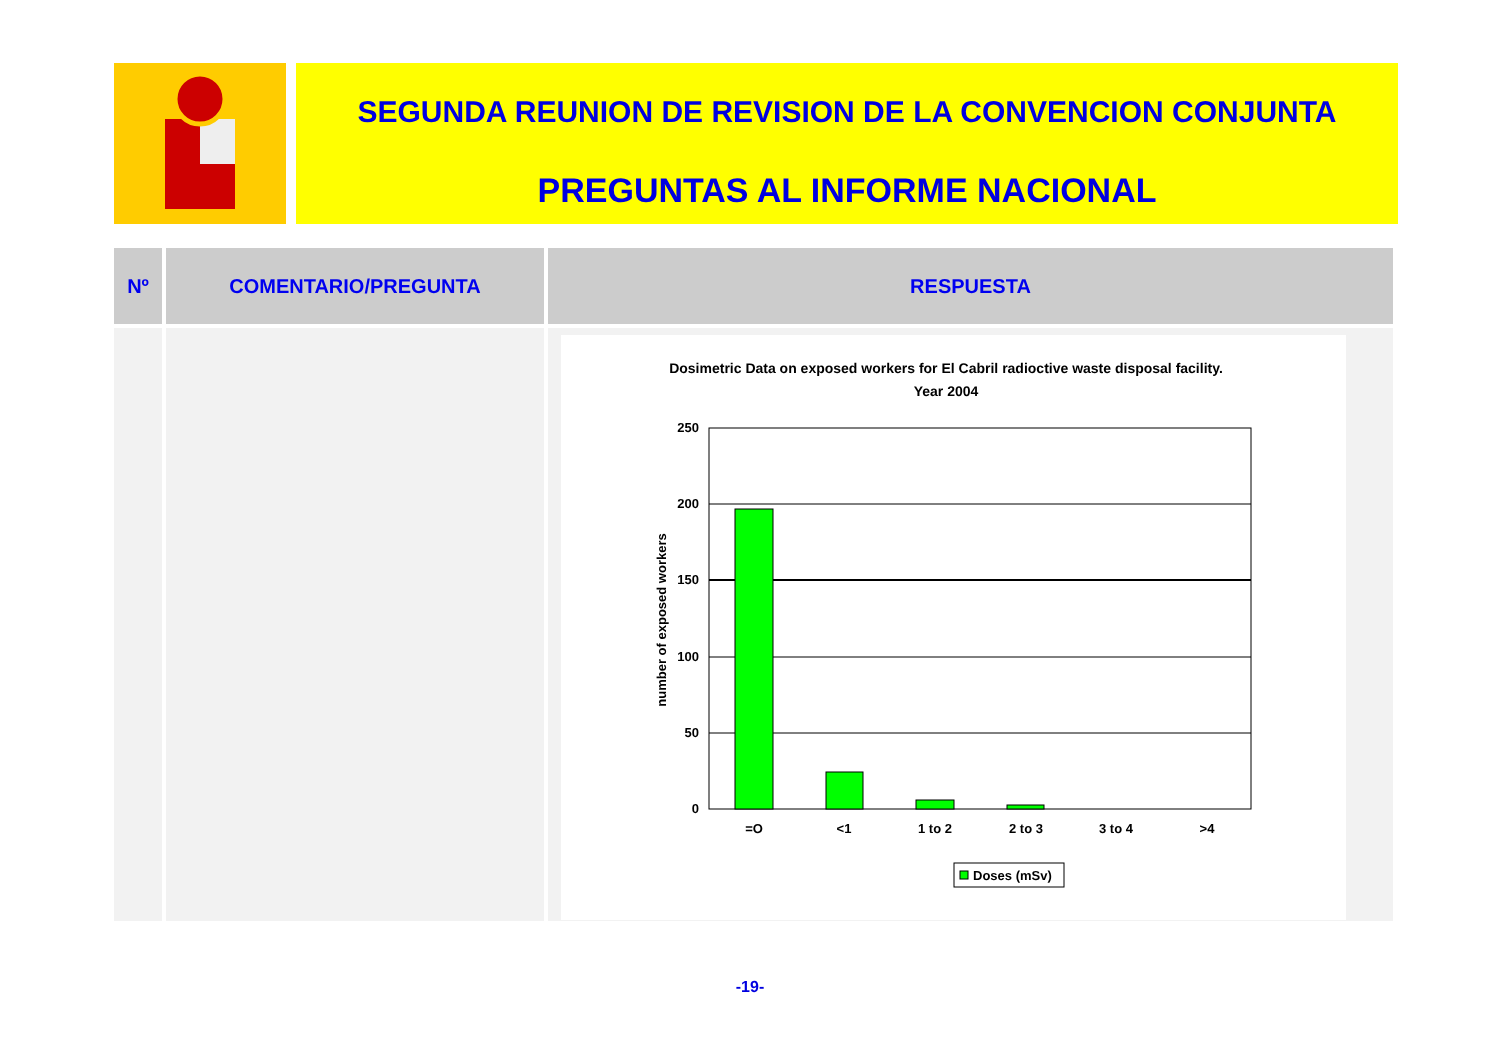SEGUNDA REUNION DE REVISION DE LA CONVENCION CONJUNTA
PREGUNTAS AL INFORME NACIONAL
| Nº | COMENTARIO/PREGUNTA | RESPUESTA |
| --- | --- | --- |
| | | Dosimetric Data on exposed workers for El Cabril radioctive waste disposal facility. Year 2004 250 200 150 100 50 0 number of exposed workers =O <1 1 to 2 2 to 3 3 to 4 >4 Doses (mSv) |
-19-